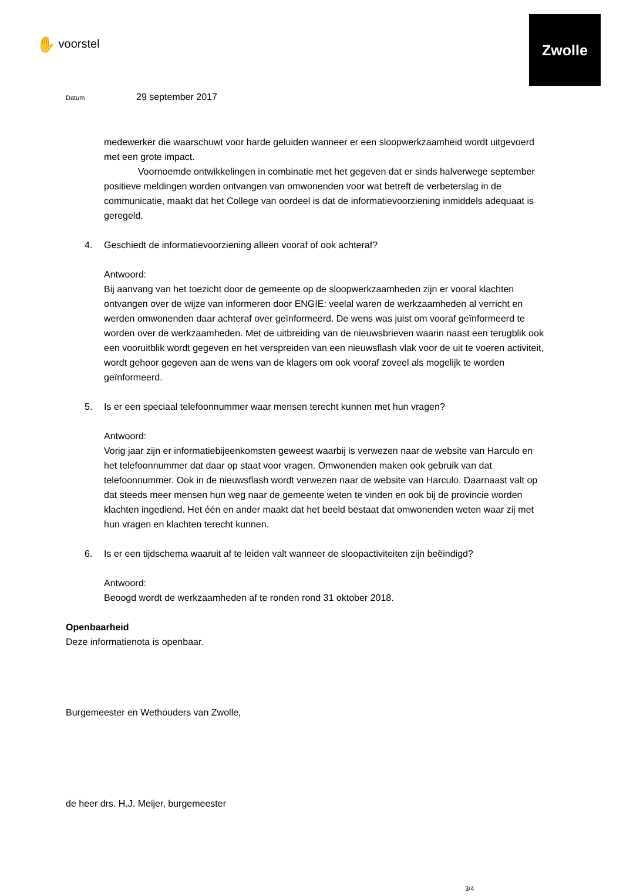Zwolle
✋ voorstel
Datum 29 september 2017
medewerker die waarschuwt voor harde geluiden wanneer er een sloopwerkzaamheid wordt uitgevoerd met een grote impact.
Voornoemde ontwikkelingen in combinatie met het gegeven dat er sinds halverwege september positieve meldingen worden ontvangen van omwonenden voor wat betreft de verbeterslag in de communicatie, maakt dat het College van oordeel is dat de informatievoorziening inmiddels adequaat is geregeld.
4. Geschiedt de informatievoorziening alleen vooraf of ook achteraf?
Antwoord:
Bij aanvang van het toezicht door de gemeente op de sloopwerkzaamheden zijn er vooral klachten ontvangen over de wijze van informeren door ENGIE: veelal waren de werkzaamheden al verricht en werden omwonenden daar achteraf over geïnformeerd. De wens was juist om vooraf geïnformeerd te worden over de werkzaamheden. Met de uitbreiding van de nieuwsbrieven waarin naast een terugblik ook een vooruitblik wordt gegeven en het verspreiden van een nieuwsflash vlak voor de uit te voeren activiteit, wordt gehoor gegeven aan de wens van de klagers om ook vooraf zoveel als mogelijk te worden geïnformeerd.
5. Is er een speciaal telefoonnummer waar mensen terecht kunnen met hun vragen?
Antwoord:
Vorig jaar zijn er informatiebijeenkomsten geweest waarbij is verwezen naar de website van Harculo en het telefoonnummer dat daar op staat voor vragen. Omwonenden maken ook gebruik van dat telefoonnummer. Ook in de nieuwsflash wordt verwezen naar de website van Harculo. Daarnaast valt op dat steeds meer mensen hun weg naar de gemeente weten te vinden en ook bij de provincie worden klachten ingediend. Het één en ander maakt dat het beeld bestaat dat omwonenden weten waar zij met hun vragen en klachten terecht kunnen.
6. Is er een tijdschema waaruit af te leiden valt wanneer de sloopactiviteiten zijn beëindigd?
Antwoord:
Beoogd wordt de werkzaamheden af te ronden rond 31 oktober 2018.
Openbaarheid
Deze informatienota is openbaar.
Burgemeester en Wethouders van Zwolle,
de heer drs. H.J. Meijer, burgemeester
3/4